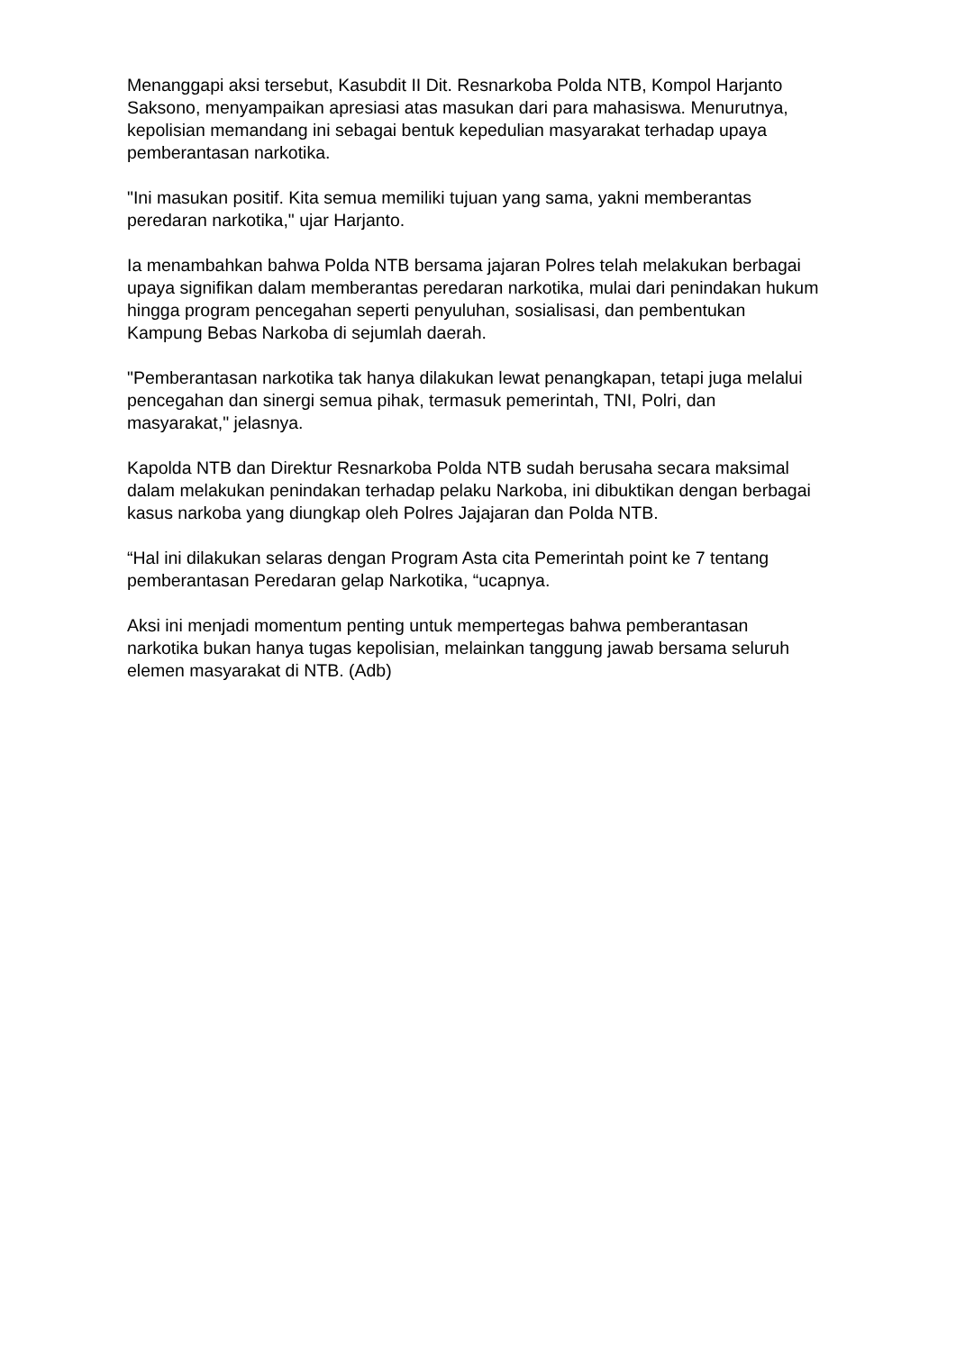Menanggapi aksi tersebut, Kasubdit II Dit. Resnarkoba Polda NTB, Kompol Harjanto Saksono, menyampaikan apresiasi atas masukan dari para mahasiswa. Menurutnya, kepolisian memandang ini sebagai bentuk kepedulian masyarakat terhadap upaya pemberantasan narkotika.
"Ini masukan positif. Kita semua memiliki tujuan yang sama, yakni memberantas peredaran narkotika," ujar Harjanto.
Ia menambahkan bahwa Polda NTB bersama jajaran Polres telah melakukan berbagai upaya signifikan dalam memberantas peredaran narkotika, mulai dari penindakan hukum hingga program pencegahan seperti penyuluhan, sosialisasi, dan pembentukan Kampung Bebas Narkoba di sejumlah daerah.
"Pemberantasan narkotika tak hanya dilakukan lewat penangkapan, tetapi juga melalui pencegahan dan sinergi semua pihak, termasuk pemerintah, TNI, Polri, dan masyarakat," jelasnya.
Kapolda NTB dan Direktur Resnarkoba Polda NTB sudah berusaha secara maksimal dalam melakukan penindakan terhadap pelaku Narkoba, ini dibuktikan dengan berbagai kasus narkoba yang diungkap oleh Polres Jajajaran dan Polda NTB.
“Hal ini dilakukan selaras dengan Program Asta cita Pemerintah point ke 7 tentang pemberantasan Peredaran gelap Narkotika, “ucapnya.
Aksi ini menjadi momentum penting untuk mempertegas bahwa pemberantasan narkotika bukan hanya tugas kepolisian, melainkan tanggung jawab bersama seluruh elemen masyarakat di NTB. (Adb)